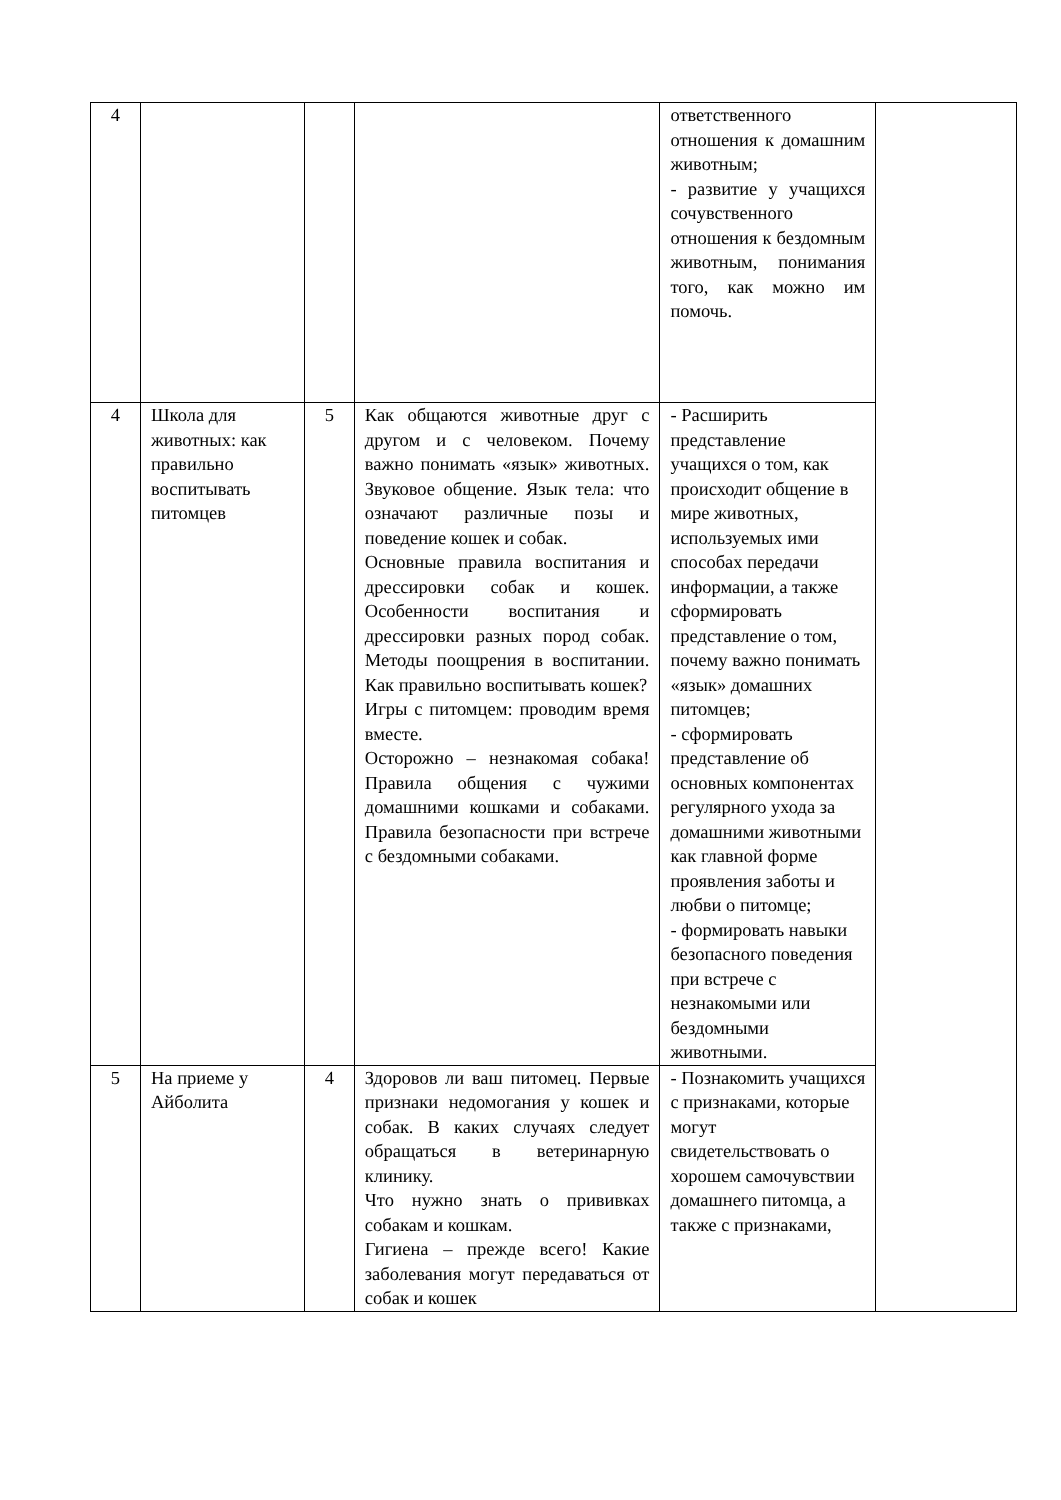| 4 | | | | ответственного отношения к домашним животным; - развитие у учащихся сочувственного отношения к бездомным животным, понимания того, как можно им помочь. | |
| 4 | Школа для животных: как правильно воспитывать питомцев | 5 | Как общаются животные друг с другом и с человеком. Почему важно понимать «язык» животных. Звуковое общение. Язык тела: что означают различные позы и поведение кошек и собак. Основные правила воспитания и дрессировки собак и кошек. Особенности воспитания и дрессировки разных пород собак. Методы поощрения в воспитании. Как правильно воспитывать кошек? Игры с питомцем: проводим время вместе. Осторожно – незнакомая собака! Правила общения с чужими домашними кошками и собаками. Правила безопасности при встрече с бездомными собаками. | - Расширить представление учащихся о том, как происходит общение в мире животных, используемых ими способах передачи информации, а также сформировать представление о том, почему важно понимать «язык» домашних питомцев; - сформировать представление об основных компонентах регулярного ухода за домашними животными как главной форме проявления заботы и любви о питомце; - формировать навыки безопасного поведения при встрече с незнакомыми или бездомными животными. | |
| 5 | На приеме у Айболита | 4 | Здоровов ли ваш питомец. Первые признаки недомогания у кошек и собак. В каких случаях следует обращаться в ветеринарную клинику. Что нужно знать о прививках собакам и кошкам. Гигиена – прежде всего! Какие заболевания могут передаваться от собак и кошек | - Познакомить учащихся с признаками, которые могут свидетельствовать о хорошем самочувствии домашнего питомца, а также с признаками, | |